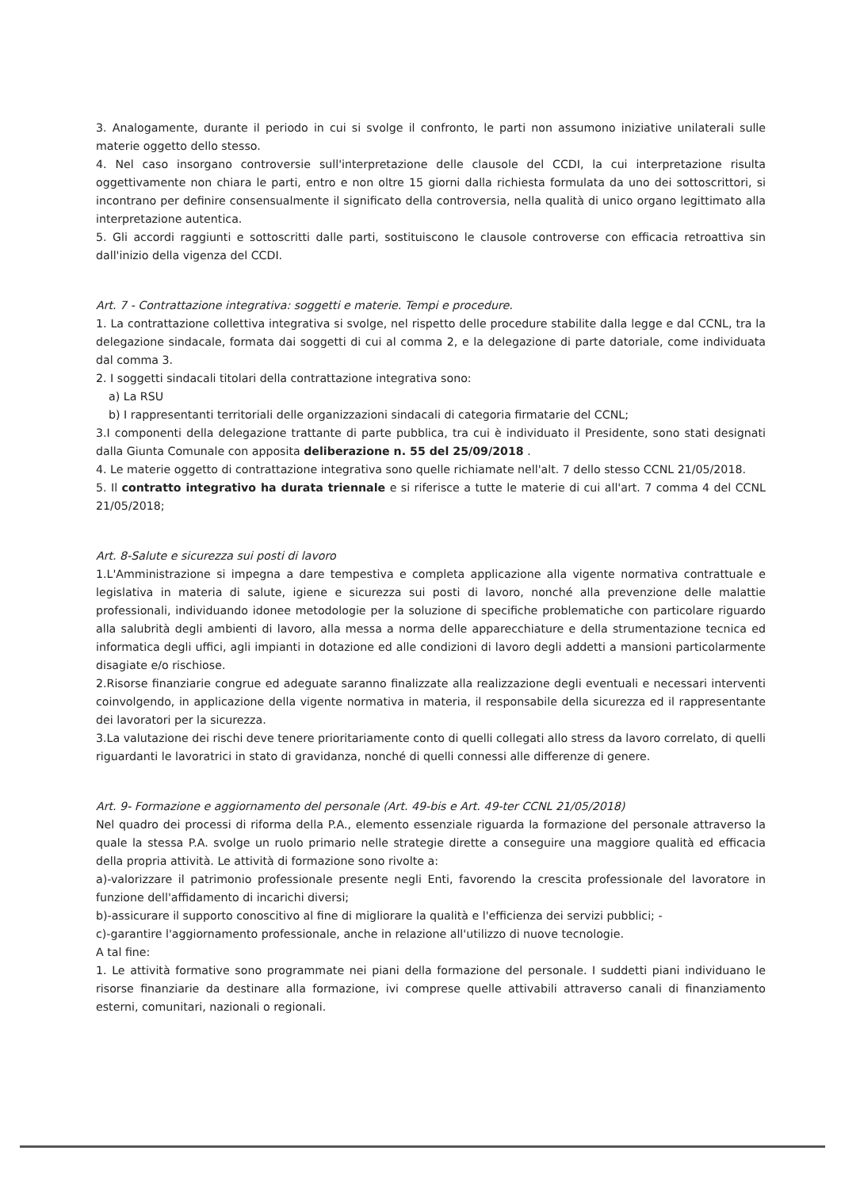3. Analogamente, durante il periodo in cui si svolge il confronto, le parti non assumono iniziative unilaterali sulle materie oggetto dello stesso.
4. Nel caso insorgano controversie sull'interpretazione delle clausole del CCDI, la cui interpretazione risulta oggettivamente non chiara le parti, entro e non oltre 15 giorni dalla richiesta formulata da uno dei sottoscrittori, si incontrano per definire consensualmente il significato della controversia, nella qualità di unico organo legittimato alla interpretazione autentica.
5. Gli accordi raggiunti e sottoscritti dalle parti, sostituiscono le clausole controverse con efficacia retroattiva sin dall'inizio della vigenza del CCDI.
Art. 7 - Contrattazione integrativa: soggetti e materie. Tempi e procedure.
1. La contrattazione collettiva integrativa si svolge, nel rispetto delle procedure stabilite dalla legge e dal CCNL, tra la delegazione sindacale, formata dai soggetti di cui al comma 2, e la delegazione di parte datoriale, come individuata dal comma 3.
2. I soggetti sindacali titolari della contrattazione integrativa sono:
a) La RSU
b) I rappresentanti territoriali delle organizzazioni sindacali di categoria firmatarie del CCNL;
3.I componenti della delegazione trattante di parte pubblica, tra cui è individuato il Presidente, sono stati designati dalla Giunta Comunale con apposita deliberazione n. 55 del 25/09/2018 .
4. Le materie oggetto di contrattazione integrativa sono quelle richiamate nell'alt. 7 dello stesso CCNL 21/05/2018.
5. Il contratto integrativo ha durata triennale e si riferisce a tutte le materie di cui all'art. 7 comma 4 del CCNL 21/05/2018;
Art. 8-Salute e sicurezza sui posti di lavoro
1.L'Amministrazione si impegna a dare tempestiva e completa applicazione alla vigente normativa contrattuale e legislativa in materia di salute, igiene e sicurezza sui posti di lavoro, nonché alla prevenzione delle malattie professionali, individuando idonee metodologie per la soluzione di specifiche problematiche con particolare riguardo alla salubrità degli ambienti di lavoro, alla messa a norma delle apparecchiature e della strumentazione tecnica ed informatica degli uffici, agli impianti in dotazione ed alle condizioni di lavoro degli addetti a mansioni particolarmente disagiate e/o rischiose.
2.Risorse finanziarie congrue ed adeguate saranno finalizzate alla realizzazione degli eventuali e necessari interventi coinvolgendo, in applicazione della vigente normativa in materia, il responsabile della sicurezza ed il rappresentante dei lavoratori per la sicurezza.
3.La valutazione dei rischi deve tenere prioritariamente conto di quelli collegati allo stress da lavoro correlato, di quelli riguardanti le lavoratrici in stato di gravidanza, nonché di quelli connessi alle differenze di genere.
Art. 9- Formazione e aggiornamento del personale (Art. 49-bis e Art. 49-ter CCNL 21/05/2018)
Nel quadro dei processi di riforma della P.A., elemento essenziale riguarda la formazione del personale attraverso la quale la stessa P.A. svolge un ruolo primario nelle strategie dirette a conseguire una maggiore qualità ed efficacia della propria attività. Le attività di formazione sono rivolte a:
a)-valorizzare il patrimonio professionale presente negli Enti, favorendo la crescita professionale del lavoratore in funzione dell'affidamento di incarichi diversi;
b)-assicurare il supporto conoscitivo al fine di migliorare la qualità e l'efficienza dei servizi pubblici; -
c)-garantire l'aggiornamento professionale, anche in relazione all'utilizzo di nuove tecnologie.
A tal fine:
1. Le attività formative sono programmate nei piani della formazione del personale. I suddetti piani individuano le risorse finanziarie da destinare alla formazione, ivi comprese quelle attivabili attraverso canali di finanziamento esterni, comunitari, nazionali o regionali.